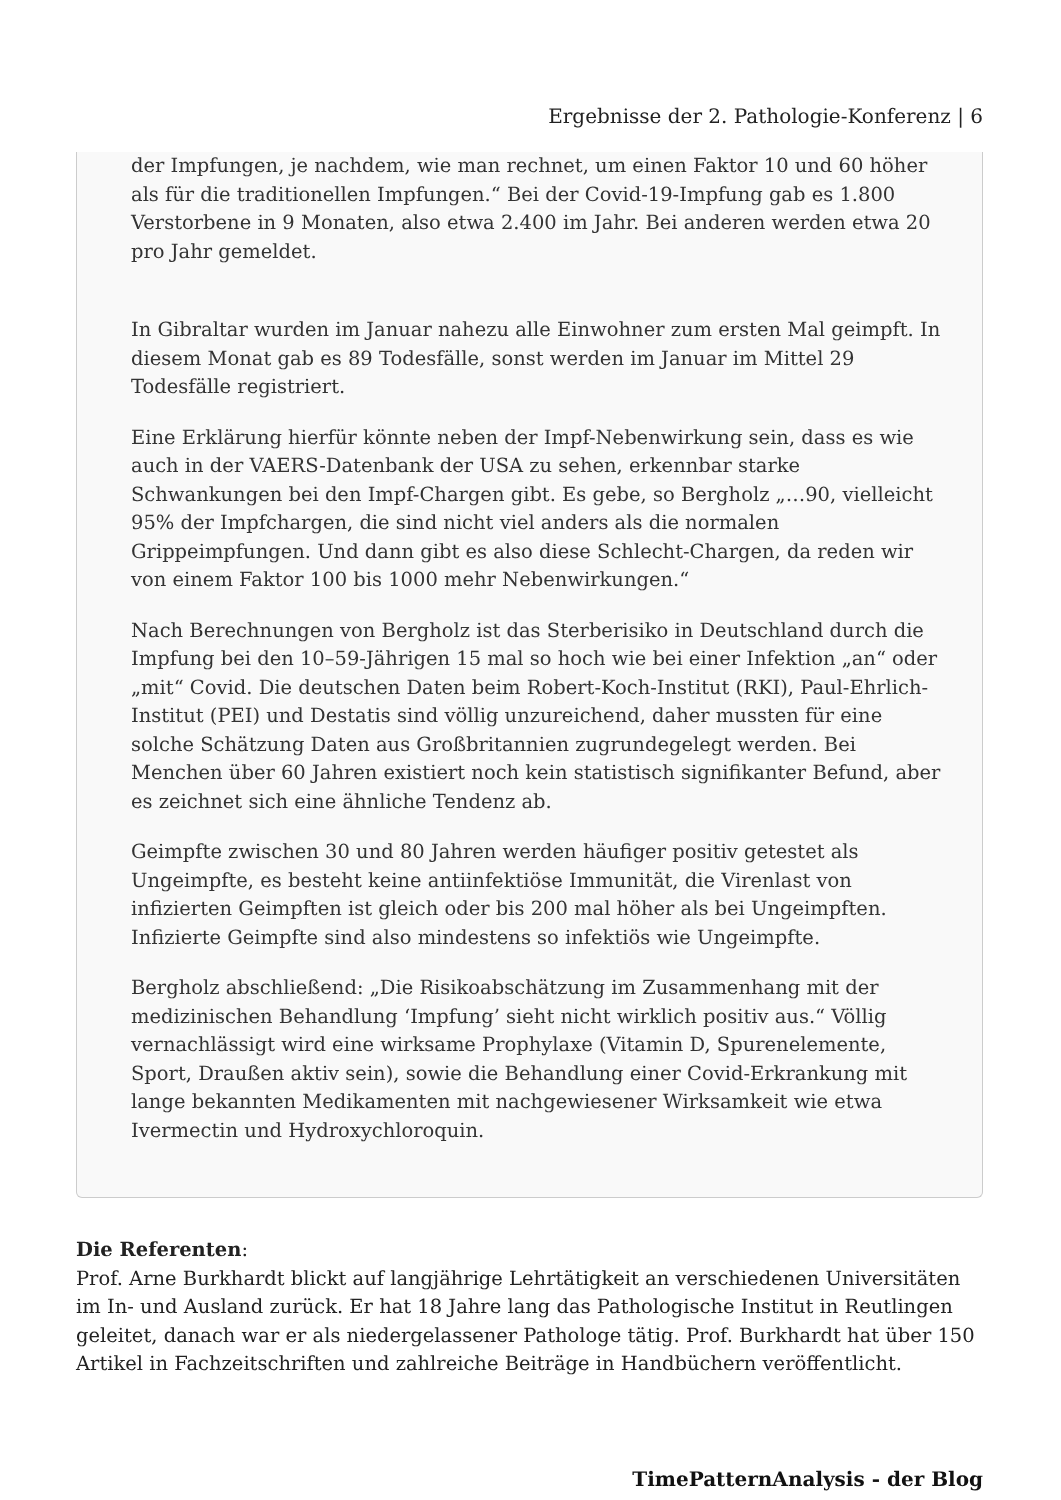Ergebnisse der 2. Pathologie-Konferenz | 6
der Impfungen, je nachdem, wie man rechnet, um einen Faktor 10 und 60 höher als für die traditionellen Impfungen.“ Bei der Covid-19-Impfung gab es 1.800 Verstorbene in 9 Monaten, also etwa 2.400 im Jahr. Bei anderen werden etwa 20 pro Jahr gemeldet.
In Gibraltar wurden im Januar nahezu alle Einwohner zum ersten Mal geimpft. In diesem Monat gab es 89 Todesfälle, sonst werden im Januar im Mittel 29 Todesfälle registriert.
Eine Erklärung hierfür könnte neben der Impf-Nebenwirkung sein, dass es wie auch in der VAERS-Datenbank der USA zu sehen, erkennbar starke Schwankungen bei den Impf-Chargen gibt. Es gebe, so Bergholz „…90, vielleicht 95% der Impfchargen, die sind nicht viel anders als die normalen Grippeimpfungen. Und dann gibt es also diese Schlecht-Chargen, da reden wir von einem Faktor 100 bis 1000 mehr Nebenwirkungen.“
Nach Berechnungen von Bergholz ist das Sterberisiko in Deutschland durch die Impfung bei den 10–59-Jährigen 15 mal so hoch wie bei einer Infektion „an“ oder „mit“ Covid. Die deutschen Daten beim Robert-Koch-Institut (RKI), Paul-Ehrlich-Institut (PEI) und Destatis sind völlig unzureichend, daher mussten für eine solche Schätzung Daten aus Großbritannien zugrundegelegt werden. Bei Menchen über 60 Jahren existiert noch kein statistisch signifikanter Befund, aber es zeichnet sich eine ähnliche Tendenz ab.
Geimpfte zwischen 30 und 80 Jahren werden häufiger positiv getestet als Ungeimpfte, es besteht keine antiinfektiöse Immunität, die Virenlast von infizierten Geimpften ist gleich oder bis 200 mal höher als bei Ungeimpften. Infizierte Geimpfte sind also mindestens so infektiös wie Ungeimpfte.
Bergholz abschließend: „Die Risikoabschätzung im Zusammenhang mit der medizinischen Behandlung ‘Impfung’ sieht nicht wirklich positiv aus.“ Völlig vernachlässigt wird eine wirksame Prophylaxe (Vitamin D, Spurenelemente, Sport, Draußen aktiv sein), sowie die Behandlung einer Covid-Erkrankung mit lange bekannten Medikamenten mit nachgewiesener Wirksamkeit wie etwa Ivermectin und Hydroxychloroquin.
Die Referenten:
Prof. Arne Burkhardt blickt auf langjährige Lehrtätigkeit an verschiedenen Universitäten im In- und Ausland zurück. Er hat 18 Jahre lang das Pathologische Institut in Reutlingen geleitet, danach war er als niedergelassener Pathologe tätig. Prof. Burkhardt hat über 150 Artikel in Fachzeitschriften und zahlreiche Beiträge in Handbüchern veröffentlicht.
TimePatternAnalysis - der Blog